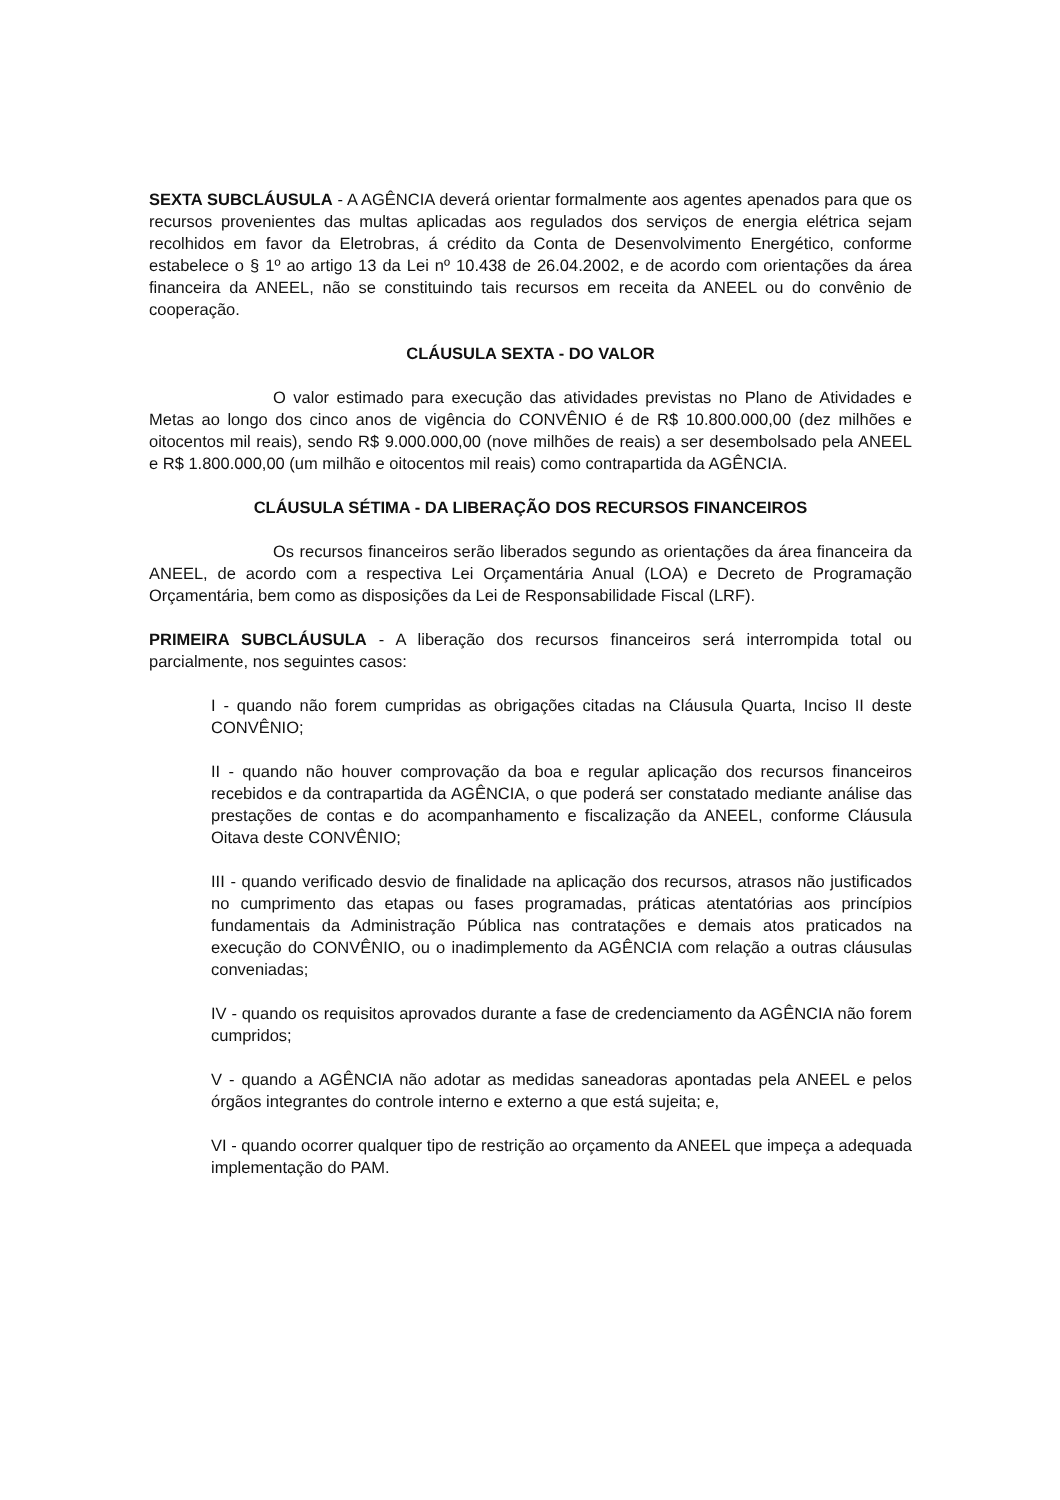SEXTA SUBCLÁUSULA - A AGÊNCIA deverá orientar formalmente aos agentes apenados para que os recursos provenientes das multas aplicadas aos regulados dos serviços de energia elétrica sejam recolhidos em favor da Eletrobras, á crédito da Conta de Desenvolvimento Energético, conforme estabelece o § 1º ao artigo 13 da Lei nº 10.438 de 26.04.2002, e de acordo com orientações da área financeira da ANEEL, não se constituindo tais recursos em receita da ANEEL ou do convênio de cooperação.
CLÁUSULA SEXTA - DO VALOR
O valor estimado para execução das atividades previstas no Plano de Atividades e Metas ao longo dos cinco anos de vigência do CONVÊNIO é de R$ 10.800.000,00 (dez milhões e oitocentos mil reais), sendo R$ 9.000.000,00 (nove milhões de reais) a ser desembolsado pela ANEEL e R$ 1.800.000,00 (um milhão e oitocentos mil reais) como contrapartida da AGÊNCIA.
CLÁUSULA SÉTIMA - DA LIBERAÇÃO DOS RECURSOS FINANCEIROS
Os recursos financeiros serão liberados segundo as orientações da área financeira da ANEEL, de acordo com a respectiva Lei Orçamentária Anual (LOA) e Decreto de Programação Orçamentária, bem como as disposições da Lei de Responsabilidade Fiscal (LRF).
PRIMEIRA SUBCLÁUSULA - A liberação dos recursos financeiros será interrompida total ou parcialmente, nos seguintes casos:
I - quando não forem cumpridas as obrigações citadas na Cláusula Quarta, Inciso II deste CONVÊNIO;
II - quando não houver comprovação da boa e regular aplicação dos recursos financeiros recebidos e da contrapartida da AGÊNCIA, o que poderá ser constatado mediante análise das prestações de contas e do acompanhamento e fiscalização da ANEEL, conforme Cláusula Oitava deste CONVÊNIO;
III - quando verificado desvio de finalidade na aplicação dos recursos, atrasos não justificados no cumprimento das etapas ou fases programadas, práticas atentatórias aos princípios fundamentais da Administração Pública nas contratações e demais atos praticados na execução do CONVÊNIO, ou o inadimplemento da AGÊNCIA com relação a outras cláusulas conveniadas;
IV - quando os requisitos aprovados durante a fase de credenciamento da AGÊNCIA não forem cumpridos;
V - quando a AGÊNCIA não adotar as medidas saneadoras apontadas pela ANEEL e pelos órgãos integrantes do controle interno e externo a que está sujeita; e,
VI - quando ocorrer qualquer tipo de restrição ao orçamento da ANEEL que impeça a adequada implementação do PAM.